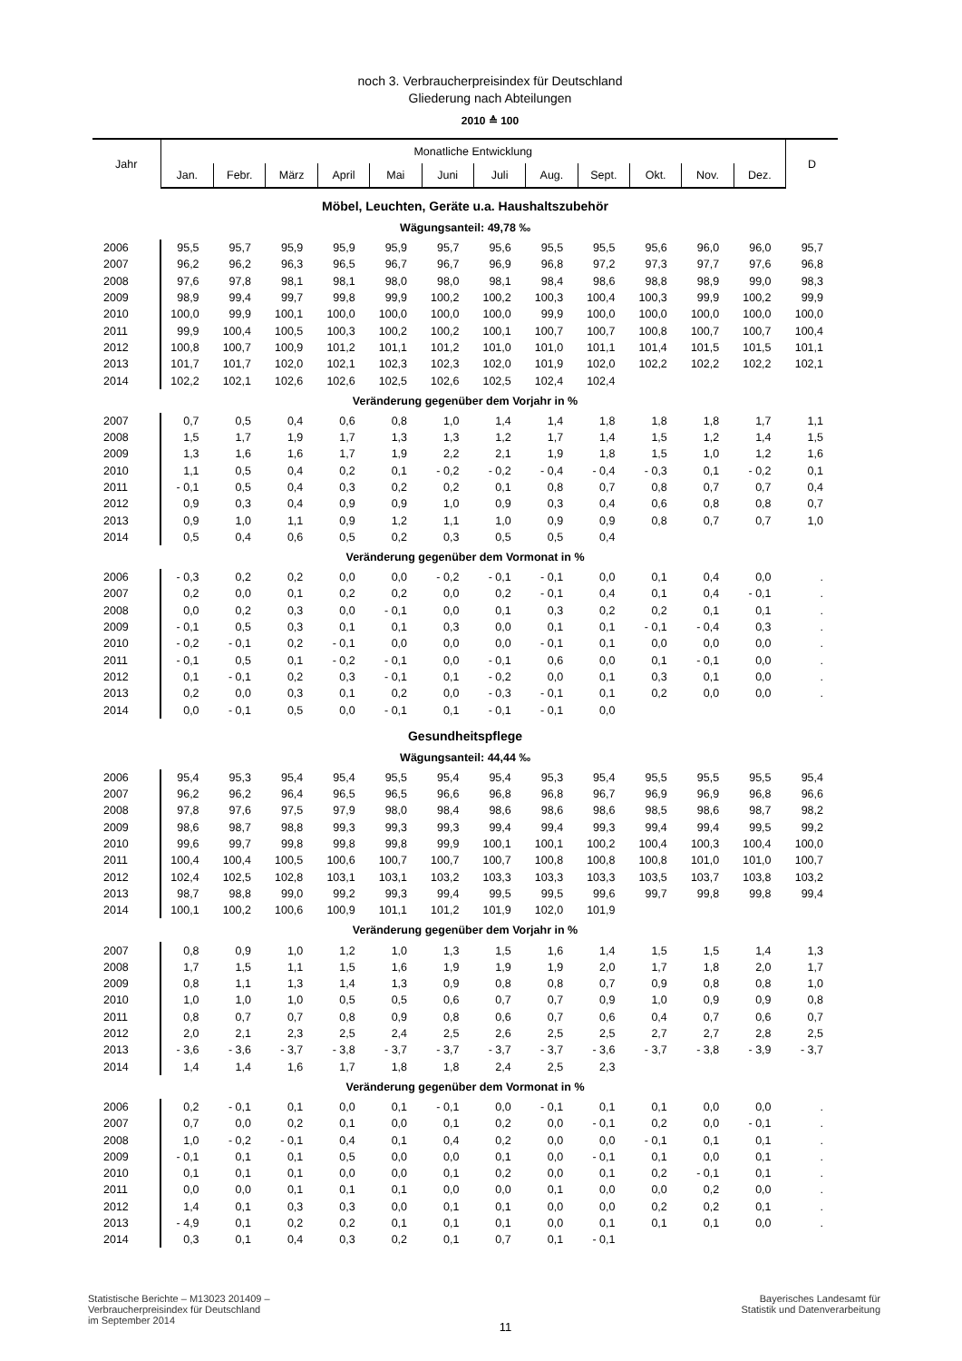noch 3. Verbraucherpreisindex für Deutschland
Gliederung nach Abteilungen
2010 ≙ 100
| Jahr | Monatliche Entwicklung | | | | | | | | | | | | D |
| --- | --- | --- | --- | --- | --- | --- | --- | --- | --- | --- | --- | --- | --- |
| | Jan. | Febr. | März | April | Mai | Juni | Juli | Aug. | Sept. | Okt. | Nov. | Dez. | |
| Möbel, Leuchten, Geräte u.a. Haushaltszubehör | | | | | | | | | | | | | |
| Wägungsanteil: 49,78 ‰ | | | | | | | | | | | | | |
| 2006 | 95,5 | 95,7 | 95,9 | 95,9 | 95,9 | 95,7 | 95,6 | 95,5 | 95,5 | 95,6 | 96,0 | 96,0 | 95,7 |
| 2007 | 96,2 | 96,2 | 96,3 | 96,5 | 96,7 | 96,7 | 96,9 | 96,8 | 97,2 | 97,3 | 97,7 | 97,6 | 96,8 |
| 2008 | 97,6 | 97,8 | 98,1 | 98,1 | 98,0 | 98,0 | 98,1 | 98,4 | 98,6 | 98,8 | 98,9 | 99,0 | 98,3 |
| 2009 | 98,9 | 99,4 | 99,7 | 99,8 | 99,9 | 100,2 | 100,2 | 100,3 | 100,4 | 100,3 | 99,9 | 100,2 | 99,9 |
| 2010 | 100,0 | 99,9 | 100,1 | 100,0 | 100,0 | 100,0 | 100,0 | 99,9 | 100,0 | 100,0 | 100,0 | 100,0 | 100,0 |
| 2011 | 99,9 | 100,4 | 100,5 | 100,3 | 100,2 | 100,2 | 100,1 | 100,7 | 100,7 | 100,8 | 100,7 | 100,7 | 100,4 |
| 2012 | 100,8 | 100,7 | 100,9 | 101,2 | 101,1 | 101,2 | 101,0 | 101,0 | 101,1 | 101,4 | 101,5 | 101,5 | 101,1 |
| 2013 | 101,7 | 101,7 | 102,0 | 102,1 | 102,3 | 102,3 | 102,0 | 101,9 | 102,0 | 102,2 | 102,2 | 102,2 | 102,1 |
| 2014 | 102,2 | 102,1 | 102,6 | 102,6 | 102,5 | 102,6 | 102,5 | 102,4 | 102,4 | | | | |
| Veränderung gegenüber dem Vorjahr in % | | | | | | | | | | | | | |
| 2007 | 0,7 | 0,5 | 0,4 | 0,6 | 0,8 | 1,0 | 1,4 | 1,4 | 1,8 | 1,8 | 1,8 | 1,7 | 1,1 |
| 2008 | 1,5 | 1,7 | 1,9 | 1,7 | 1,3 | 1,3 | 1,2 | 1,7 | 1,4 | 1,5 | 1,2 | 1,4 | 1,5 |
| 2009 | 1,3 | 1,6 | 1,6 | 1,7 | 1,9 | 2,2 | 2,1 | 1,9 | 1,8 | 1,5 | 1,0 | 1,2 | 1,6 |
| 2010 | 1,1 | 0,5 | 0,4 | 0,2 | 0,1 | - 0,2 | - 0,2 | - 0,4 | - 0,4 | - 0,3 | 0,1 | - 0,2 | 0,1 |
| 2011 | - 0,1 | 0,5 | 0,4 | 0,3 | 0,2 | 0,2 | 0,1 | 0,8 | 0,7 | 0,8 | 0,7 | 0,7 | 0,4 |
| 2012 | 0,9 | 0,3 | 0,4 | 0,9 | 0,9 | 1,0 | 0,9 | 0,3 | 0,4 | 0,6 | 0,8 | 0,8 | 0,7 |
| 2013 | 0,9 | 1,0 | 1,1 | 0,9 | 1,2 | 1,1 | 1,0 | 0,9 | 0,9 | 0,8 | 0,7 | 0,7 | 1,0 |
| 2014 | 0,5 | 0,4 | 0,6 | 0,5 | 0,2 | 0,3 | 0,5 | 0,5 | 0,4 | | | | |
| Veränderung gegenüber dem Vormonat in % | | | | | | | | | | | | | |
| 2006 | - 0,3 | 0,2 | 0,2 | 0,0 | 0,0 | - 0,2 | - 0,1 | - 0,1 | 0,0 | 0,1 | 0,4 | 0,0 | . |
| 2007 | 0,2 | 0,0 | 0,1 | 0,2 | 0,2 | 0,0 | 0,2 | - 0,1 | 0,4 | 0,1 | 0,4 | - 0,1 | . |
| 2008 | 0,0 | 0,2 | 0,3 | 0,0 | - 0,1 | 0,0 | 0,1 | 0,3 | 0,2 | 0,2 | 0,1 | 0,1 | . |
| 2009 | - 0,1 | 0,5 | 0,3 | 0,1 | 0,1 | 0,3 | 0,0 | 0,1 | 0,1 | - 0,1 | - 0,4 | 0,3 | . |
| 2010 | - 0,2 | - 0,1 | 0,2 | - 0,1 | 0,0 | 0,0 | 0,0 | - 0,1 | 0,1 | 0,0 | 0,0 | 0,0 | . |
| 2011 | - 0,1 | 0,5 | 0,1 | - 0,2 | - 0,1 | 0,0 | - 0,1 | 0,6 | 0,0 | 0,1 | - 0,1 | 0,0 | . |
| 2012 | 0,1 | - 0,1 | 0,2 | 0,3 | - 0,1 | 0,1 | - 0,2 | 0,0 | 0,1 | 0,3 | 0,1 | 0,0 | . |
| 2013 | 0,2 | 0,0 | 0,3 | 0,1 | 0,2 | 0,0 | - 0,3 | - 0,1 | 0,1 | 0,2 | 0,0 | 0,0 | . |
| 2014 | 0,0 | - 0,1 | 0,5 | 0,0 | - 0,1 | 0,1 | - 0,1 | - 0,1 | 0,0 | | | | |
| Gesundheitspflege | | | | | | | | | | | | | |
| Wägungsanteil: 44,44 ‰ | | | | | | | | | | | | | |
| 2006 | 95,4 | 95,3 | 95,4 | 95,4 | 95,5 | 95,4 | 95,4 | 95,3 | 95,4 | 95,5 | 95,5 | 95,5 | 95,4 |
| 2007 | 96,2 | 96,2 | 96,4 | 96,5 | 96,5 | 96,6 | 96,8 | 96,8 | 96,7 | 96,9 | 96,9 | 96,8 | 96,6 |
| 2008 | 97,8 | 97,6 | 97,5 | 97,9 | 98,0 | 98,4 | 98,6 | 98,6 | 98,6 | 98,5 | 98,6 | 98,7 | 98,2 |
| 2009 | 98,6 | 98,7 | 98,8 | 99,3 | 99,3 | 99,3 | 99,4 | 99,4 | 99,3 | 99,4 | 99,4 | 99,5 | 99,2 |
| 2010 | 99,6 | 99,7 | 99,8 | 99,8 | 99,8 | 99,9 | 100,1 | 100,1 | 100,2 | 100,4 | 100,3 | 100,4 | 100,0 |
| 2011 | 100,4 | 100,4 | 100,5 | 100,6 | 100,7 | 100,7 | 100,7 | 100,8 | 100,8 | 100,8 | 101,0 | 101,0 | 100,7 |
| 2012 | 102,4 | 102,5 | 102,8 | 103,1 | 103,1 | 103,2 | 103,3 | 103,3 | 103,3 | 103,5 | 103,7 | 103,8 | 103,2 |
| 2013 | 98,7 | 98,8 | 99,0 | 99,2 | 99,3 | 99,4 | 99,5 | 99,5 | 99,6 | 99,7 | 99,8 | 99,8 | 99,4 |
| 2014 | 100,1 | 100,2 | 100,6 | 100,9 | 101,1 | 101,2 | 101,9 | 102,0 | 101,9 | | | | |
| Veränderung gegenüber dem Vorjahr in % | | | | | | | | | | | | | |
| 2007 | 0,8 | 0,9 | 1,0 | 1,2 | 1,0 | 1,3 | 1,5 | 1,6 | 1,4 | 1,5 | 1,5 | 1,4 | 1,3 |
| 2008 | 1,7 | 1,5 | 1,1 | 1,5 | 1,6 | 1,9 | 1,9 | 1,9 | 2,0 | 1,7 | 1,8 | 2,0 | 1,7 |
| 2009 | 0,8 | 1,1 | 1,3 | 1,4 | 1,3 | 0,9 | 0,8 | 0,8 | 0,7 | 0,9 | 0,8 | 0,8 | 1,0 |
| 2010 | 1,0 | 1,0 | 1,0 | 0,5 | 0,5 | 0,6 | 0,7 | 0,7 | 0,9 | 1,0 | 0,9 | 0,9 | 0,8 |
| 2011 | 0,8 | 0,7 | 0,7 | 0,8 | 0,9 | 0,8 | 0,6 | 0,7 | 0,6 | 0,4 | 0,7 | 0,6 | 0,7 |
| 2012 | 2,0 | 2,1 | 2,3 | 2,5 | 2,4 | 2,5 | 2,6 | 2,5 | 2,5 | 2,7 | 2,7 | 2,8 | 2,5 |
| 2013 | - 3,6 | - 3,6 | - 3,7 | - 3,8 | - 3,7 | - 3,7 | - 3,7 | - 3,7 | - 3,6 | - 3,7 | - 3,8 | - 3,9 | - 3,7 |
| 2014 | 1,4 | 1,4 | 1,6 | 1,7 | 1,8 | 1,8 | 2,4 | 2,5 | 2,3 | | | | |
| Veränderung gegenüber dem Vormonat in % | | | | | | | | | | | | | |
| 2006 | 0,2 | - 0,1 | 0,1 | 0,0 | 0,1 | - 0,1 | 0,0 | - 0,1 | 0,1 | 0,1 | 0,0 | 0,0 | . |
| 2007 | 0,7 | 0,0 | 0,2 | 0,1 | 0,0 | 0,1 | 0,2 | 0,0 | - 0,1 | 0,2 | 0,0 | - 0,1 | . |
| 2008 | 1,0 | - 0,2 | - 0,1 | 0,4 | 0,1 | 0,4 | 0,2 | 0,0 | 0,0 | - 0,1 | 0,1 | 0,1 | . |
| 2009 | - 0,1 | 0,1 | 0,1 | 0,5 | 0,0 | 0,0 | 0,1 | 0,0 | - 0,1 | 0,1 | 0,0 | 0,1 | . |
| 2010 | 0,1 | 0,1 | 0,1 | 0,0 | 0,0 | 0,1 | 0,2 | 0,0 | 0,1 | 0,2 | - 0,1 | 0,1 | . |
| 2011 | 0,0 | 0,0 | 0,1 | 0,1 | 0,1 | 0,0 | 0,0 | 0,1 | 0,0 | 0,0 | 0,2 | 0,0 | . |
| 2012 | 1,4 | 0,1 | 0,3 | 0,3 | 0,0 | 0,1 | 0,1 | 0,0 | 0,0 | 0,2 | 0,2 | 0,1 | . |
| 2013 | - 4,9 | 0,1 | 0,2 | 0,2 | 0,1 | 0,1 | 0,1 | 0,0 | 0,1 | 0,1 | 0,1 | 0,0 | . |
| 2014 | 0,3 | 0,1 | 0,4 | 0,3 | 0,2 | 0,1 | 0,7 | 0,1 | - 0,1 | | | | |
Statistische Berichte – M13023 201409 –
Verbraucherpreisindex für Deutschland
im September 2014
11
Bayerisches Landesamt für
Statistik und Datenverarbeitung